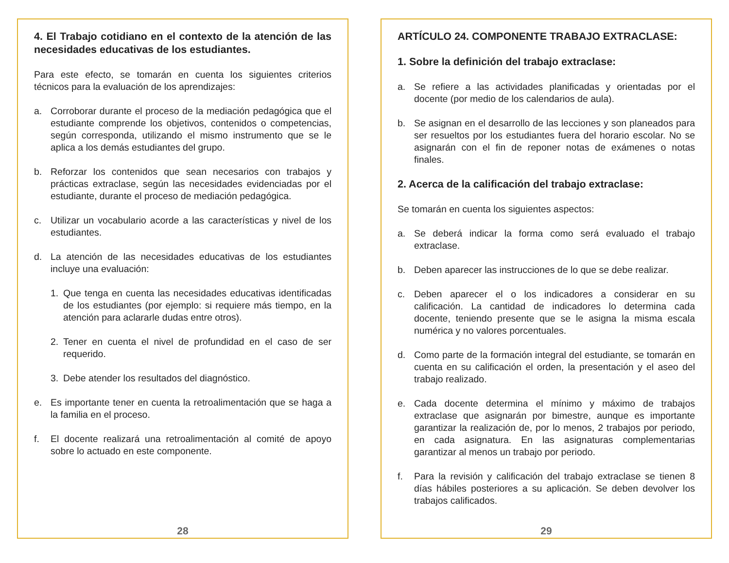4. El Trabajo cotidiano en el contexto de la atención de las necesidades educativas de los estudiantes.
Para este efecto, se tomarán en cuenta los siguientes criterios técnicos para la evaluación de los aprendizajes:
a. Corroborar durante el proceso de la mediación pedagógica que el estudiante comprende los objetivos, contenidos o competencias, según corresponda, utilizando el mismo instrumento que se le aplica a los demás estudiantes del grupo.
b. Reforzar los contenidos que sean necesarios con trabajos y prácticas extraclase, según las necesidades evidenciadas por el estudiante, durante el proceso de mediación pedagógica.
c. Utilizar un vocabulario acorde a las características y nivel de los estudiantes.
d. La atención de las necesidades educativas de los estudiantes incluye una evaluación:
1. Que tenga en cuenta las necesidades educativas identificadas de los estudiantes (por ejemplo: si requiere más tiempo, en la atención para aclararle dudas entre otros).
2. Tener en cuenta el nivel de profundidad en el caso de ser requerido.
3. Debe atender los resultados del diagnóstico.
e. Es importante tener en cuenta la retroalimentación que se haga a la familia en el proceso.
f. El docente realizará una retroalimentación al comité de apoyo sobre lo actuado en este componente.
28
ARTÍCULO 24. COMPONENTE TRABAJO EXTRACLASE:
1. Sobre la definición del trabajo extraclase:
a. Se refiere a las actividades planificadas y orientadas por el docente (por medio de los calendarios de aula).
b. Se asignan en el desarrollo de las lecciones y son planeados para ser resueltos por los estudiantes fuera del horario escolar. No se asignarán con el fin de reponer notas de exámenes o notas finales.
2. Acerca de la calificación del trabajo extraclase:
Se tomarán en cuenta los siguientes aspectos:
a. Se deberá indicar la forma como será evaluado el trabajo extraclase.
b. Deben aparecer las instrucciones de lo que se debe realizar.
c. Deben aparecer el o los indicadores a considerar en su calificación. La cantidad de indicadores lo determina cada docente, teniendo presente que se le asigna la misma escala numérica y no valores porcentuales.
d. Como parte de la formación integral del estudiante, se tomarán en cuenta en su calificación el orden, la presentación y el aseo del trabajo realizado.
e. Cada docente determina el mínimo y máximo de trabajos extraclase que asignarán por bimestre, aunque es importante garantizar la realización de, por lo menos, 2 trabajos por periodo, en cada asignatura. En las asignaturas complementarias garantizar al menos un trabajo por periodo.
f. Para la revisión y calificación del trabajo extraclase se tienen 8 días hábiles posteriores a su aplicación. Se deben devolver los trabajos calificados.
29